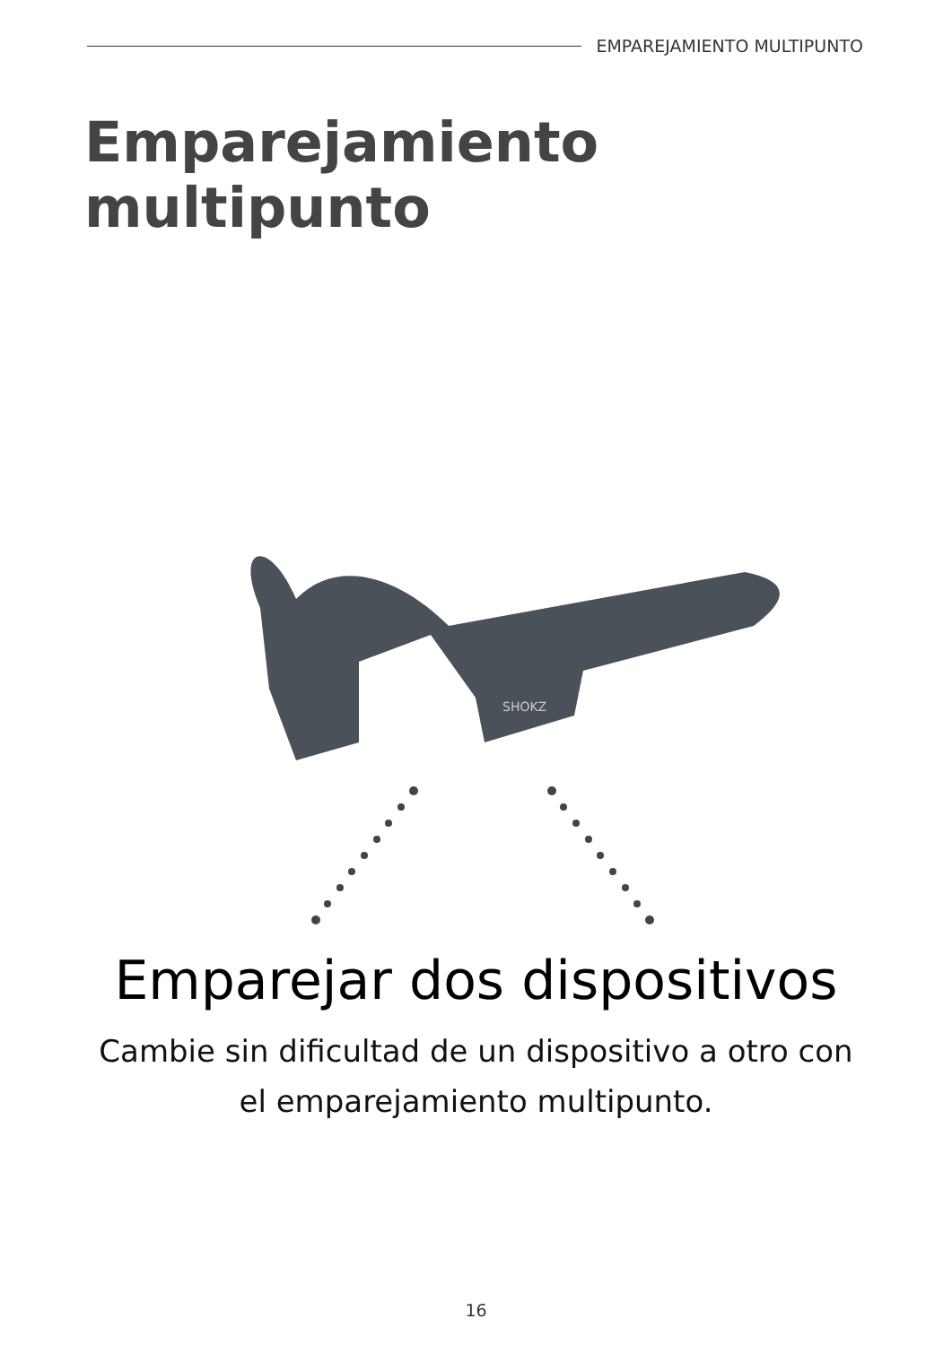EMPAREJAMIENTO MULTIPUNTO
Emparejamiento multipunto
SHOKZ
Emparejar dos dispositivos
Cambie sin dificultad de un dispositivo a otro con
el emparejamiento multipunto.
16